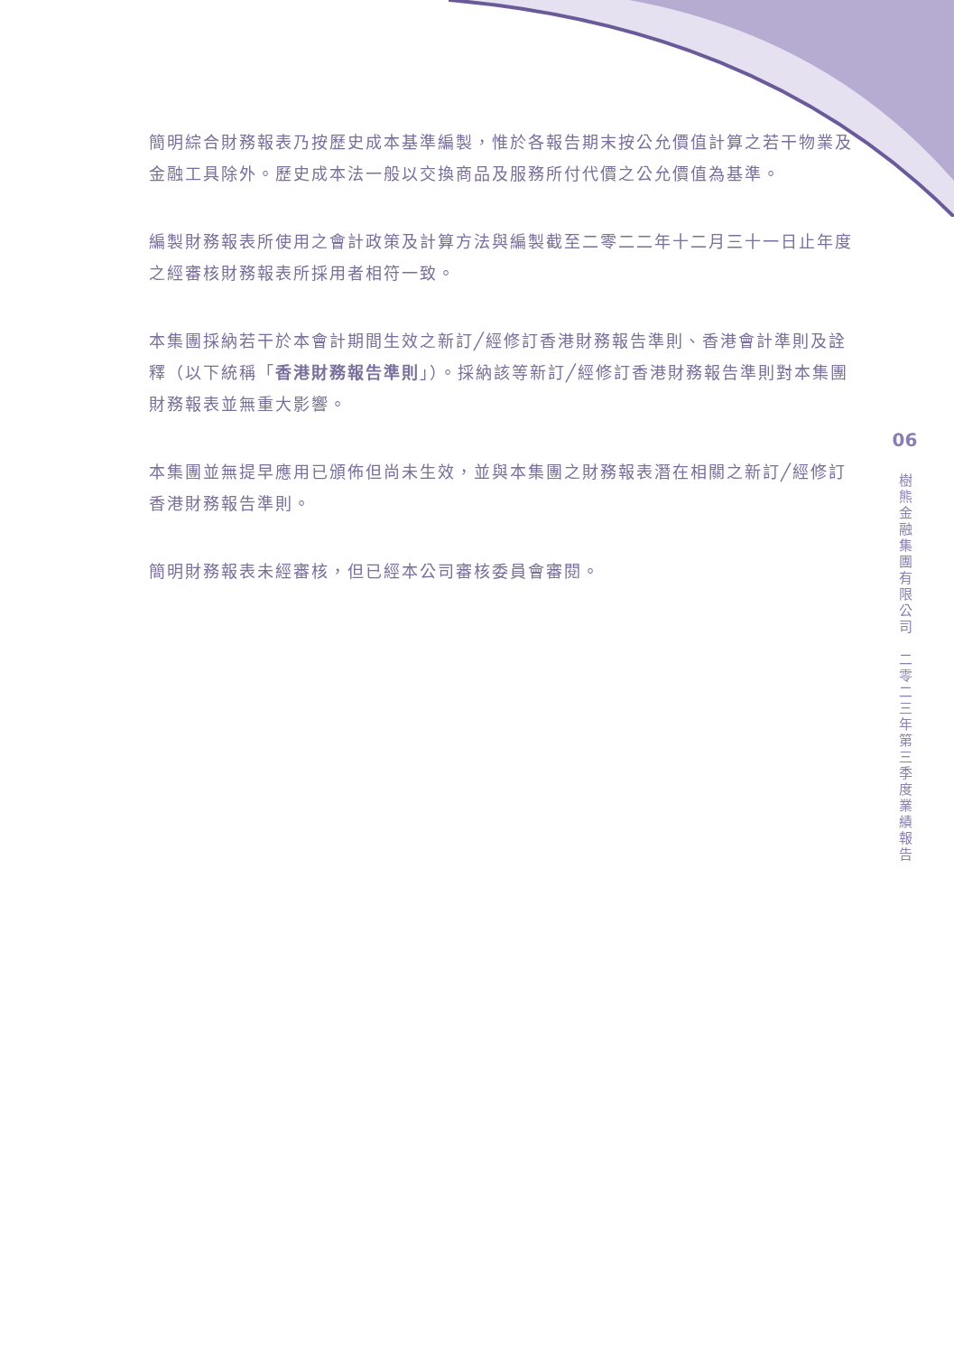簡明綜合財務報表乃按歷史成本基準編製，惟於各報告期末按公允價值計算之若干物業及金融工具除外。歷史成本法一般以交換商品及服務所付代價之公允價值為基準。
編製財務報表所使用之會計政策及計算方法與編製截至二零二二年十二月三十一日止年度之經審核財務報表所採用者相符一致。
本集團採納若干於本會計期間生效之新訂╱經修訂香港財務報告準則、香港會計準則及詮釋（以下統稱「香港財務報告準則」）。採納該等新訂╱經修訂香港財務報告準則對本集團財務報表並無重大影響。
本集團並無提早應用已頒佈但尚未生效，並與本集團之財務報表潛在相關之新訂╱經修訂香港財務報告準則。
簡明財務報表未經審核，但已經本公司審核委員會審閱。
06
樹熊金融集團有限公司　二零二三年第三季度業績報告